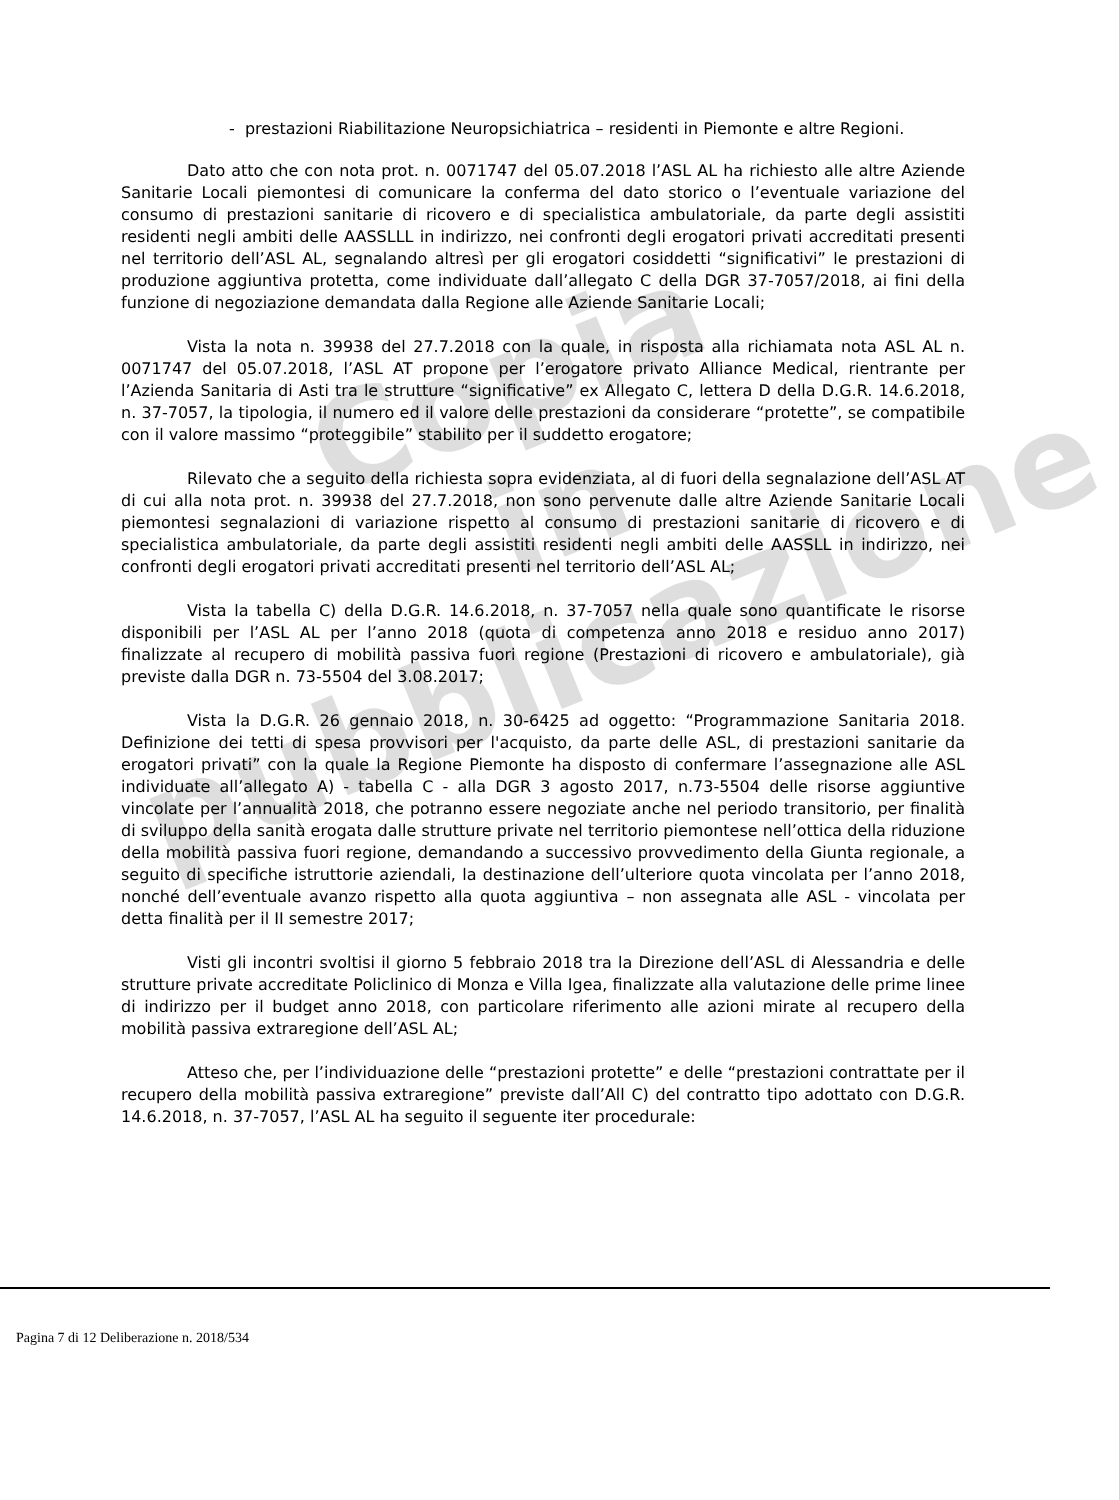Copia
in pubblicazione
- prestazioni Riabilitazione Neuropsichiatrica – residenti in Piemonte e altre Regioni.
Dato atto che con nota prot. n. 0071747 del 05.07.2018 l’ASL AL ha richiesto alle altre Aziende Sanitarie Locali piemontesi di comunicare la conferma del dato storico o l’eventuale variazione del consumo di prestazioni sanitarie di ricovero e di specialistica ambulatoriale, da parte degli assistiti residenti negli ambiti delle AASSLLL in indirizzo, nei confronti degli erogatori privati accreditati presenti nel territorio dell’ASL AL, segnalando altresì per gli erogatori cosiddetti “significativi” le prestazioni di produzione aggiuntiva protetta, come individuate dall’allegato C della DGR 37-7057/2018, ai fini della funzione di negoziazione demandata dalla Regione alle Aziende Sanitarie Locali;
Vista la nota n. 39938 del 27.7.2018 con la quale, in risposta alla richiamata nota ASL AL n. 0071747 del 05.07.2018, l’ASL AT propone per l’erogatore privato Alliance Medical, rientrante per l’Azienda Sanitaria di Asti tra le strutture “significative” ex Allegato C, lettera D della D.G.R. 14.6.2018, n. 37-7057, la tipologia, il numero ed il valore delle prestazioni da considerare “protette”, se compatibile con il valore massimo “proteggibile” stabilito per il suddetto erogatore;
Rilevato che a seguito della richiesta sopra evidenziata, al di fuori della segnalazione dell’ASL AT di cui alla nota prot. n. 39938 del 27.7.2018, non sono pervenute dalle altre Aziende Sanitarie Locali piemontesi segnalazioni di variazione rispetto al consumo di prestazioni sanitarie di ricovero e di specialistica ambulatoriale, da parte degli assistiti residenti negli ambiti delle AASSLL in indirizzo, nei confronti degli erogatori privati accreditati presenti nel territorio dell’ASL AL;
Vista la tabella C) della D.G.R. 14.6.2018, n. 37-7057 nella quale sono quantificate le risorse disponibili per l’ASL AL per l’anno 2018 (quota di competenza anno 2018 e residuo anno 2017) finalizzate al recupero di mobilità passiva fuori regione (Prestazioni di ricovero e ambulatoriale), già previste dalla DGR n. 73-5504 del 3.08.2017;
Vista la D.G.R. 26 gennaio 2018, n. 30-6425 ad oggetto: “Programmazione Sanitaria 2018. Definizione dei tetti di spesa provvisori per l'acquisto, da parte delle ASL, di prestazioni sanitarie da erogatori privati” con la quale la Regione Piemonte ha disposto di confermare l’assegnazione alle ASL individuate all’allegato A) - tabella C - alla DGR 3 agosto 2017, n.73-5504 delle risorse aggiuntive vincolate per l’annualità 2018, che potranno essere negoziate anche nel periodo transitorio, per finalità di sviluppo della sanità erogata dalle strutture private nel territorio piemontese nell’ottica della riduzione della mobilità passiva fuori regione, demandando a successivo provvedimento della Giunta regionale, a seguito di specifiche istruttorie aziendali, la destinazione dell’ulteriore quota vincolata per l’anno 2018, nonché dell’eventuale avanzo rispetto alla quota aggiuntiva – non assegnata alle ASL - vincolata per detta finalità per il II semestre 2017;
Visti gli incontri svoltisi il giorno 5 febbraio 2018 tra la Direzione dell’ASL di Alessandria e delle strutture private accreditate Policlinico di Monza e Villa Igea, finalizzate alla valutazione delle prime linee di indirizzo per il budget anno 2018, con particolare riferimento alle azioni mirate al recupero della mobilità passiva extraregione dell’ASL AL;
Atteso che, per l’individuazione delle “prestazioni protette” e delle “prestazioni contrattate per il recupero della mobilità passiva extraregione” previste dall’All C) del contratto tipo adottato con D.G.R. 14.6.2018, n. 37-7057, l’ASL AL ha seguito il seguente iter procedurale:
Pagina 7 di 12 Deliberazione n. 2018/534